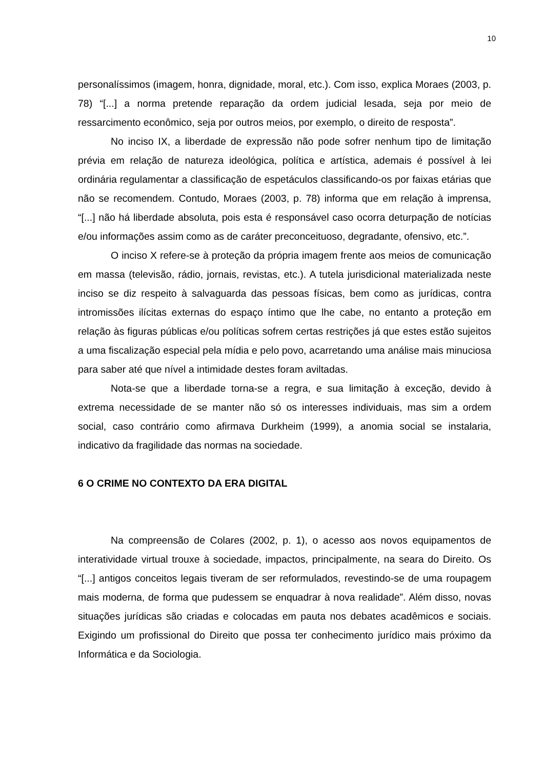10
personalíssimos (imagem, honra, dignidade, moral, etc.). Com isso, explica Moraes (2003, p. 78) “[...] a norma pretende reparação da ordem judicial lesada, seja por meio de ressarcimento econômico, seja por outros meios, por exemplo, o direito de resposta”.
No inciso IX, a liberdade de expressão não pode sofrer nenhum tipo de limitação prévia em relação de natureza ideológica, política e artística, ademais é possível à lei ordinária regulamentar a classificação de espetáculos classificando-os por faixas etárias que não se recomendem. Contudo, Moraes (2003, p. 78) informa que em relação à imprensa, “[...] não há liberdade absoluta, pois esta é responsável caso ocorra deturpação de notícias e/ou informações assim como as de caráter preconceituoso, degradante, ofensivo, etc.”.
O inciso X refere-se à proteção da própria imagem frente aos meios de comunicação em massa (televisão, rádio, jornais, revistas, etc.). A tutela jurisdicional materializada neste inciso se diz respeito à salvaguarda das pessoas físicas, bem como as jurídicas, contra intromissões ilícitas externas do espaço íntimo que lhe cabe, no entanto a proteção em relação às figuras públicas e/ou políticas sofrem certas restrições já que estes estão sujeitos a uma fiscalização especial pela mídia e pelo povo, acarretando uma análise mais minuciosa para saber até que nível a intimidade destes foram aviltadas.
Nota-se que a liberdade torna-se a regra, e sua limitação à exceção, devido à extrema necessidade de se manter não só os interesses individuais, mas sim a ordem social, caso contrário como afirmava Durkheim (1999), a anomia social se instalaria, indicativo da fragilidade das normas na sociedade.
6 O CRIME NO CONTEXTO DA ERA DIGITAL
Na compreensão de Colares (2002, p. 1), o acesso aos novos equipamentos de interatividade virtual trouxe à sociedade, impactos, principalmente, na seara do Direito. Os “[...] antigos conceitos legais tiveram de ser reformulados, revestindo-se de uma roupagem mais moderna, de forma que pudessem se enquadrar à nova realidade”. Além disso, novas situações jurídicas são criadas e colocadas em pauta nos debates acadêmicos e sociais. Exigindo um profissional do Direito que possa ter conhecimento jurídico mais próximo da Informática e da Sociologia.